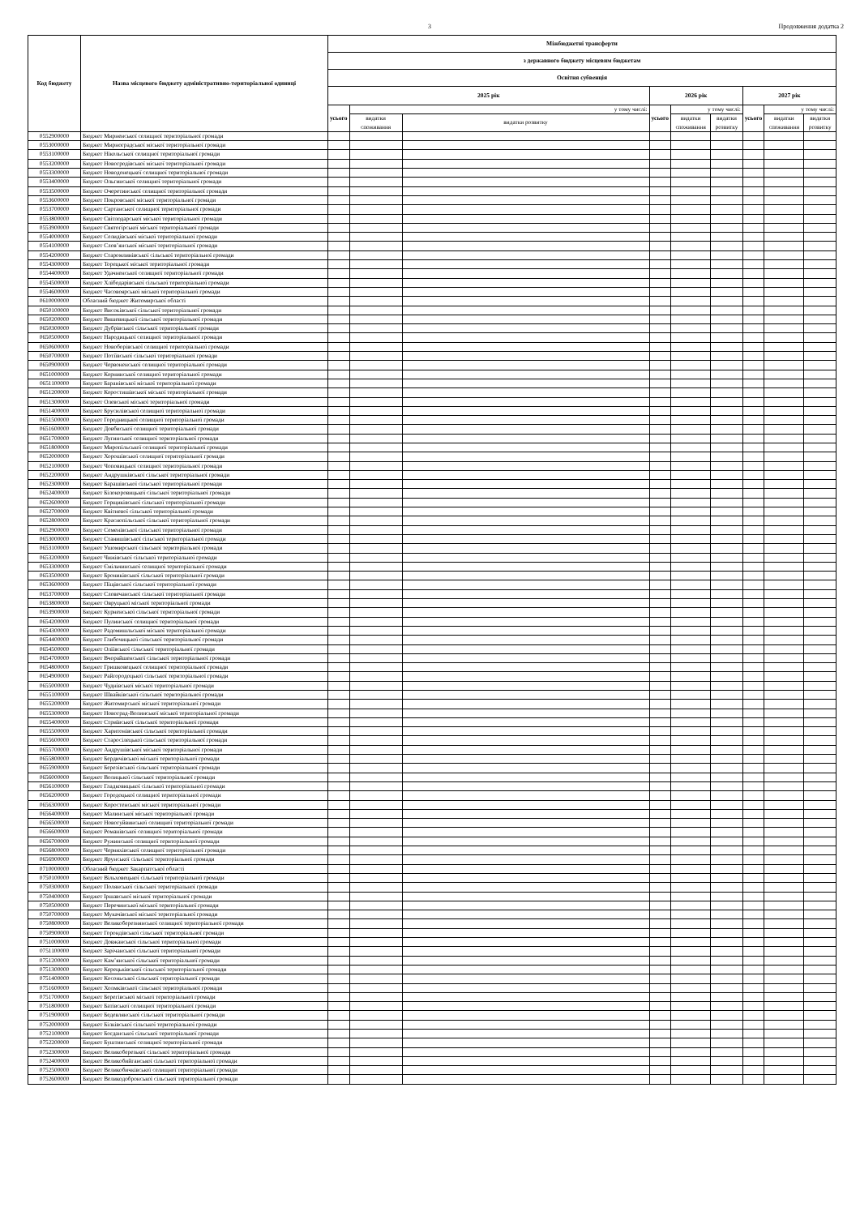3 Продовження додатка 2
| Код бюджету | Назва місцевого бюджету адміністративно-територіальної одиниці | Міжбюджетні трансферти | | | | | | | | |
| --- | --- | --- | --- | --- | --- | --- | --- | --- | --- | --- |
| | | з державного бюджету місцевим бюджетам | | | | | | | | |
| | | Освітня субвенція | | | | | | | | |
| | | 2025 рік | | | 2026 рік | | | 2027 рік | | |
| | | усього | у тому числі: | | усього | у тому числі: | | усього | у тому числі: | |
| | | | видатки споживання | видатки розвитку | | видатки споживання | видатки розвитку | | видатки споживання | видатки розвитку |
| 0552900000 | Бюджет Мирненської селищної територіальної громади | | | | | | | | | |
| 0553000000 | Бюджет Мирноградської міської територіальної громади | | | | | | | | | |
| 0553100000 | Бюджет Нікольської селищної територіальної громади | | | | | | | | | |
| 0553200000 | Бюджет Новогродівської міської територіальної громади | | | | | | | | | |
| 0553300000 | Бюджет Новодонецької селищної територіальної громади | | | | | | | | | |
| 0553400000 | Бюджет Ольгинської селищної територіальної громади | | | | | | | | | |
| 0553500000 | Бюджет Очеретинської селищної територіальної громади | | | | | | | | | |
| 0553600000 | Бюджет Покровської міської територіальної громади | | | | | | | | | |
| 0553700000 | Бюджет Сартанської селищної територіальної громади | | | | | | | | | |
| 0553800000 | Бюджет Світлодарської міської територіальної громади | | | | | | | | | |
| 0553900000 | Бюджет Святогірської міської територіальної громади | | | | | | | | | |
| 0554000000 | Бюджет Селидівської міської територіальної громади | | | | | | | | | |
| 0554100000 | Бюджет Слов’янської міської територіальної громади | | | | | | | | | |
| 0554200000 | Бюджет Старомлинівської сільської територіальної громади | | | | | | | | | |
| 0554300000 | Бюджет Торецької міської територіальної громади | | | | | | | | | |
| 0554400000 | Бюджет Удачненської селищної територіальної громади | | | | | | | | | |
| 0554500000 | Бюджет Хлібодарівської сільської територіальної громади | | | | | | | | | |
| 0554600000 | Бюджет Часовоярської міської територіальної громади | | | | | | | | | |
| 0610000000 | Обласний бюджет Житомирської області | | | | | | | | | |
| 0650100000 | Бюджет Високівської сільської територіальної громади | | | | | | | | | |
| 0650200000 | Бюджет Вишевицької сільської територіальної громади | | | | | | | | | |
| 0650300000 | Бюджет Дубрівської сільської територіальної громади | | | | | | | | | |
| 0650500000 | Бюджет Народицької селищної територіальної громади | | | | | | | | | |
| 0650600000 | Бюджет Новоборівської селищної територіальної громади | | | | | | | | | |
| 0650700000 | Бюджет Потіївської сільської територіальної громади | | | | | | | | | |
| 0650900000 | Бюджет Червоненської селищної територіальної громади | | | | | | | | | |
| 0651000000 | Бюджет Корнинської селищної територіальної громади | | | | | | | | | |
| 0651100000 | Бюджет Баранівської міської територіальної громади | | | | | | | | | |
| 0651200000 | Бюджет Коростишівської міської територіальної громади | | | | | | | | | |
| 0651300000 | Бюджет Олевської міської територіальної громади | | | | | | | | | |
| 0651400000 | Бюджет Брусилівської селищної територіальної громади | | | | | | | | | |
| 0651500000 | Бюджет Городницької селищної територіальної громади | | | | | | | | | |
| 0651600000 | Бюджет Довбиської селищної територіальної громади | | | | | | | | | |
| 0651700000 | Бюджет Лугинської селищної територіальної громади | | | | | | | | | |
| 0651800000 | Бюджет Миропільської селищної територіальної громади | | | | | | | | | |
| 0652000000 | Бюджет Хорошівської селищної територіальної громади | | | | | | | | | |
| 0652100000 | Бюджет Чоповицької селищної територіальної громади | | | | | | | | | |
| 0652200000 | Бюджет Андрушківської сільської територіальної громади | | | | | | | | | |
| 0652300000 | Бюджет Барашівської сільської територіальної громади | | | | | | | | | |
| 0652400000 | Бюджет Білокоровицької сільської територіальної громади | | | | | | | | | |
| 0652600000 | Бюджет Горщиківської сільської територіальної громади | | | | | | | | | |
| 0652700000 | Бюджет Квітневої сільської територіальної громади | | | | | | | | | |
| 0652800000 | Бюджет Краснопільської сільської територіальної громади | | | | | | | | | |
| 0652900000 | Бюджет Семенівської сільської територіальної громади | | | | | | | | | |
| 0653000000 | Бюджет Станишівської сільської територіальної громади | | | | | | | | | |
| 0653100000 | Бюджет Ушомирської сільської територіальної громади | | | | | | | | | |
| 0653200000 | Бюджет Чижівської сільської територіальної громади | | | | | | | | | |
| 0653300000 | Бюджет Ємільчинської селищної територіальної громади | | | | | | | | | |
| 0653500000 | Бюджет Брониківської сільської територіальної громади | | | | | | | | | |
| 0653600000 | Бюджет Піщівської сільської територіальної громади | | | | | | | | | |
| 0653700000 | Бюджет Словечанської сільської територіальної громади | | | | | | | | | |
| 0653800000 | Бюджет Овруцької міської територіальної громади | | | | | | | | | |
| 0653900000 | Бюджет Курненської сільської територіальної громади | | | | | | | | | |
| 0654200000 | Бюджет Пулинської селищної територіальної громади | | | | | | | | | |
| 0654300000 | Бюджет Радомишльської міської територіальної громади | | | | | | | | | |
| 0654400000 | Бюджет Глибочицької сільської територіальної громади | | | | | | | | | |
| 0654500000 | Бюджет Оліївської сільської територіальної громади | | | | | | | | | |
| 0654700000 | Бюджет Вчорайшенської сільської територіальної громади | | | | | | | | | |
| 0654800000 | Бюджет Гришковецької селищної територіальної громади | | | | | | | | | |
| 0654900000 | Бюджет Райгородоцької сільської територіальної громади | | | | | | | | | |
| 0655000000 | Бюджет Чуднівської міської територіальної громади | | | | | | | | | |
| 0655100000 | Бюджет Швайківської сільської територіальної громади | | | | | | | | | |
| 0655200000 | Бюджет Житомирської міської територіальної громади | | | | | | | | | |
| 0655300000 | Бюджет Новоград-Волинської міської територіальної громади | | | | | | | | | |
| 0655400000 | Бюджет Стриївської сільської територіальної громади | | | | | | | | | |
| 0655500000 | Бюджет Харитонівської сільської територіальної громади | | | | | | | | | |
| 0655600000 | Бюджет Старосілецької сільської територіальної громади | | | | | | | | | |
| 0655700000 | Бюджет Андрушівської міської територіальної громади | | | | | | | | | |
| 0655800000 | Бюджет Бердичівської міської територіальної громади | | | | | | | | | |
| 0655900000 | Бюджет Березівської сільської територіальної громади | | | | | | | | | |
| 0656000000 | Бюджет Волицької сільської територіальної громади | | | | | | | | | |
| 0656100000 | Бюджет Гладковицької сільської територіальної громади | | | | | | | | | |
| 0656200000 | Бюджет Городоцької селищної територіальної громади | | | | | | | | | |
| 0656300000 | Бюджет Коростенської міської територіальної громади | | | | | | | | | |
| 0656400000 | Бюджет Малинської міської територіальної громади | | | | | | | | | |
| 0656500000 | Бюджет Новогуйвинської селищної територіальної громади | | | | | | | | | |
| 0656600000 | Бюджет Романівської селищної територіальної громади | | | | | | | | | |
| 0656700000 | Бюджет Ружинської селищної територіальної громади | | | | | | | | | |
| 0656800000 | Бюджет Черняхівської селищної територіальної громади | | | | | | | | | |
| 0656900000 | Бюджет Ярунської сільської територіальної громади | | | | | | | | | |
| 0710000000 | Обласний бюджет Закарпатської області | | | | | | | | | |
| 0750100000 | Бюджет Вільховецької сільської територіальної громади | | | | | | | | | |
| 0750300000 | Бюджет Полянської сільської територіальної громади | | | | | | | | | |
| 0750400000 | Бюджет Іршавської міської територіальної громади | | | | | | | | | |
| 0750500000 | Бюджет Перечинської міської територіальної громади | | | | | | | | | |
| 0750700000 | Бюджет Мукачівської міської територіальної громади | | | | | | | | | |
| 0750800000 | Бюджет Великоберезнянської селищної територіальної громади | | | | | | | | | |
| 0750900000 | Бюджет Горондівської сільської територіальної громади | | | | | | | | | |
| 0751000000 | Бюджет Довжанської сільської територіальної громади | | | | | | | | | |
| 0751100000 | Бюджет Зарічанської сільської територіальної громади | | | | | | | | | |
| 0751200000 | Бюджет Кам’янської сільської територіальної громади | | | | | | | | | |
| 0751300000 | Бюджет Керецьківської сільської територіальної громади | | | | | | | | | |
| 0751400000 | Бюджет Косоньської сільської територіальної громади | | | | | | | | | |
| 0751600000 | Бюджет Холмківської сільської територіальної громади | | | | | | | | | |
| 0751700000 | Бюджет Берегівської міської територіальної громади | | | | | | | | | |
| 0751800000 | Бюджет Батівської селищної територіальної громади | | | | | | | | | |
| 0751900000 | Бюджет Бедевлянської сільської територіальної громади | | | | | | | | | |
| 0752000000 | Бюджет Білківської сільської територіальної громади | | | | | | | | | |
| 0752100000 | Бюджет Богданської сільської територіальної громади | | | | | | | | | |
| 0752200000 | Бюджет Буштинської селищної територіальної громади | | | | | | | | | |
| 0752300000 | Бюджет Великоберезької сільської територіальної громади | | | | | | | | | |
| 0752400000 | Бюджет Великобийганської сільської територіальної громади | | | | | | | | | |
| 0752500000 | Бюджет Великобичківської селищної територіальної громади | | | | | | | | | |
| 0752600000 | Бюджет Великодобронської сільської територіальної громади | | | | | | | | | |